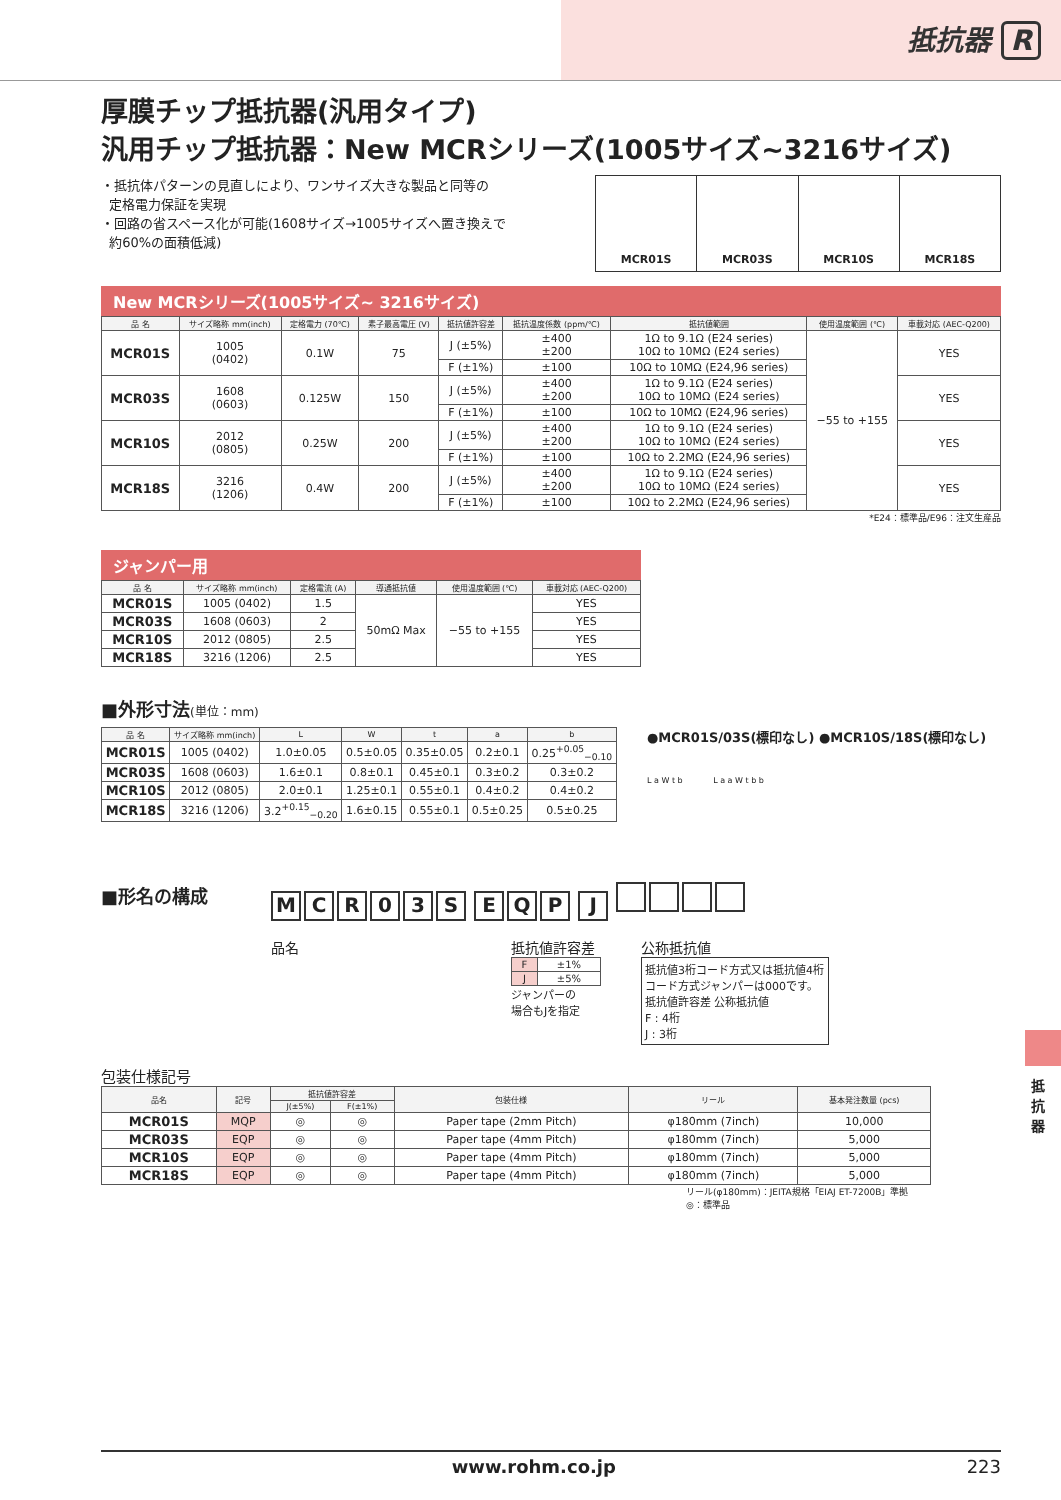抵抗器 R
厚膜チップ抵抗器(汎用タイプ)
汎用チップ抵抗器：New MCRシリーズ(1005サイズ~3216サイズ)
・抵抗体パターンの見直しにより、ワンサイズ大きな製品と同等の
定格電力保証を実現
・回路の省スペース化が可能(1608サイズ→1005サイズへ置き換えで
約60%の面積低減)
MCR01S MCR03S MCR10S MCR18S
New MCRシリーズ(1005サイズ~ 3216サイズ)
| 品 名 | サイズ略称 mm(inch) | 定格電力 (70℃) | 素子最高電圧 (V) | 抵抗値許容差 | 抵抗温度係数 (ppm/℃) | 抵抗値範囲 | 使用温度範囲 (℃) | 車載対応 (AEC-Q200) |
| --- | --- | --- | --- | --- | --- | --- | --- | --- |
| MCR01S | 1005 (0402) | 0.1W | 75 | J (±5%) | ±400 ±200 | 1Ω to 9.1Ω (E24 series) 10Ω to 10MΩ (E24 series) | −55 to +155 | YES |
| | | | | F (±1%) | ±100 | 10Ω to 10MΩ (E24,96 series) | | |
| MCR03S | 1608 (0603) | 0.125W | 150 | J (±5%) | ±400 ±200 | 1Ω to 9.1Ω (E24 series) 10Ω to 10MΩ (E24 series) | | YES |
| | | | | F (±1%) | ±100 | 10Ω to 10MΩ (E24,96 series) | | |
| MCR10S | 2012 (0805) | 0.25W | 200 | J (±5%) | ±400 ±200 | 1Ω to 9.1Ω (E24 series) 10Ω to 10MΩ (E24 series) | | YES |
| | | | | F (±1%) | ±100 | 10Ω to 2.2MΩ (E24,96 series) | | |
| MCR18S | 3216 (1206) | 0.4W | 200 | J (±5%) | ±400 ±200 | 1Ω to 9.1Ω (E24 series) 10Ω to 10MΩ (E24 series) | | YES |
| | | | | F (±1%) | ±100 | 10Ω to 2.2MΩ (E24,96 series) | | |
*E24：標準品/E96：注文生産品
ジャンパー用
| 品 名 | サイズ略称 mm(inch) | 定格電流 (A) | 導通抵抗値 | 使用温度範囲 (℃) | 車載対応 (AEC-Q200) |
| --- | --- | --- | --- | --- | --- |
| MCR01S | 1005 (0402) | 1.5 | 50mΩ Max | −55 to +155 | YES |
| MCR03S | 1608 (0603) | 2 | | | YES |
| MCR10S | 2012 (0805) | 2.5 | | | YES |
| MCR18S | 3216 (1206) | 2.5 | | | YES |
■外形寸法(単位：mm)
| 品 名 | サイズ略称 mm(inch) | L | W | t | a | b |
| --- | --- | --- | --- | --- | --- | --- |
| MCR01S | 1005 (0402) | 1.0±0.05 | 0.5±0.05 | 0.35±0.05 | 0.2±0.1 | 0.25<sup>+0.05</sup><sub>−0.10</sub> |
| MCR03S | 1608 (0603) | 1.6±0.1 | 0.8±0.1 | 0.45±0.1 | 0.3±0.2 | 0.3±0.2 |
| MCR10S | 2012 (0805) | 2.0±0.1 | 1.25±0.1 | 0.55±0.1 | 0.4±0.2 | 0.4±0.2 |
| MCR18S | 3216 (1206) | 3.2<sup>+0.15</sup><sub>−0.20</sub> | 1.6±0.15 | 0.55±0.1 | 0.5±0.25 | 0.5±0.25 |
●MCR01S/03S(標印なし) ●MCR10S/18S(標印なし)
L a W t b L a a W t b b
■形名の構成
MCR 03 S EQP J
品名 抵抗値許容差
| F | ±1% |
| J | ±5% |
ジャンパーの
場合もJを指定
公称抵抗値
抵抗値3桁コード方式又は抵抗値4桁コード方式ジャンパーは000です。
抵抗値許容差 公称抵抗値
F : 4桁
J : 3桁
包装仕様記号
| 品名 | 記号 | 抵抗値許容差 | | 包装仕様 | リール | 基本発注数量 (pcs) |
| --- | --- | --- | --- | --- | --- | --- |
| | | J(±5%) | F(±1%) | | | |
| MCR01S | MQP | ◎ | ◎ | Paper tape (2mm Pitch) | φ180mm (7inch) | 10,000 |
| MCR03S | EQP | ◎ | ◎ | Paper tape (4mm Pitch) | φ180mm (7inch) | 5,000 |
| MCR10S | EQP | ◎ | ◎ | Paper tape (4mm Pitch) | φ180mm (7inch) | 5,000 |
| MCR18S | EQP | ◎ | ◎ | Paper tape (4mm Pitch) | φ180mm (7inch) | 5,000 |
リール(φ180mm)：JEITA規格「EIAJ ET-7200B」準拠
◎：標準品
抵抗器
www.rohm.co.jp 223